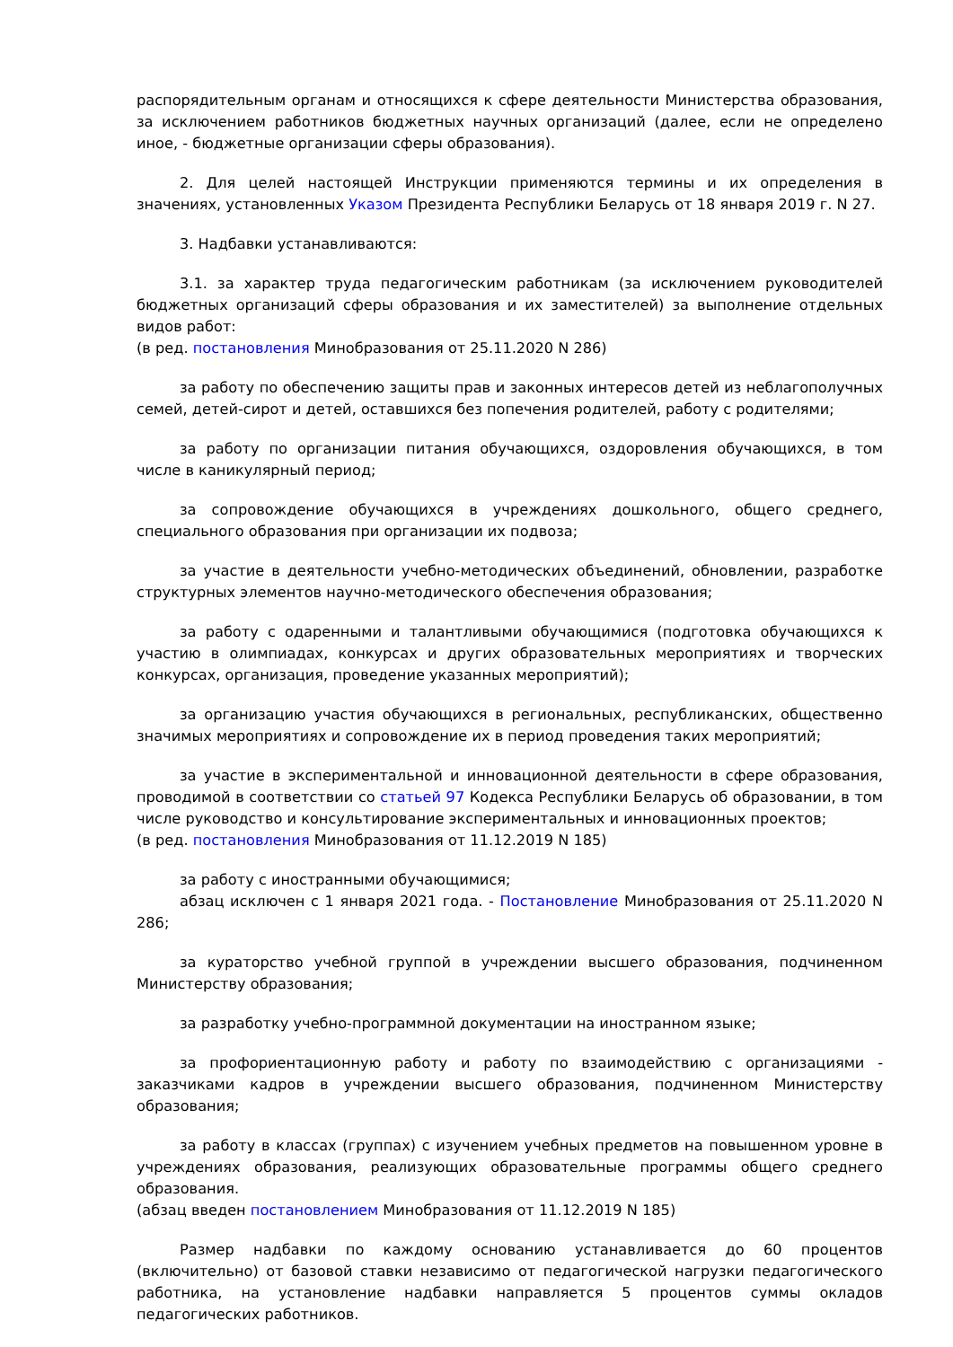распорядительным органам и относящихся к сфере деятельности Министерства образования, за исключением работников бюджетных научных организаций (далее, если не определено иное, - бюджетные организации сферы образования).
2. Для целей настоящей Инструкции применяются термины и их определения в значениях, установленных Указом Президента Республики Беларусь от 18 января 2019 г. N 27.
3. Надбавки устанавливаются:
3.1. за характер труда педагогическим работникам (за исключением руководителей бюджетных организаций сферы образования и их заместителей) за выполнение отдельных видов работ:
(в ред. постановления Минобразования от 25.11.2020 N 286)
за работу по обеспечению защиты прав и законных интересов детей из неблагополучных семей, детей-сирот и детей, оставшихся без попечения родителей, работу с родителями;
за работу по организации питания обучающихся, оздоровления обучающихся, в том числе в каникулярный период;
за сопровождение обучающихся в учреждениях дошкольного, общего среднего, специального образования при организации их подвоза;
за участие в деятельности учебно-методических объединений, обновлении, разработке структурных элементов научно-методического обеспечения образования;
за работу с одаренными и талантливыми обучающимися (подготовка обучающихся к участию в олимпиадах, конкурсах и других образовательных мероприятиях и творческих конкурсах, организация, проведение указанных мероприятий);
за организацию участия обучающихся в региональных, республиканских, общественно значимых мероприятиях и сопровождение их в период проведения таких мероприятий;
за участие в экспериментальной и инновационной деятельности в сфере образования, проводимой в соответствии со статьей 97 Кодекса Республики Беларусь об образовании, в том числе руководство и консультирование экспериментальных и инновационных проектов;
(в ред. постановления Минобразования от 11.12.2019 N 185)
за работу с иностранными обучающимися;
абзац исключен с 1 января 2021 года. - Постановление Минобразования от 25.11.2020 N 286;
за кураторство учебной группой в учреждении высшего образования, подчиненном Министерству образования;
за разработку учебно-программной документации на иностранном языке;
за профориентационную работу и работу по взаимодействию с организациями - заказчиками кадров в учреждении высшего образования, подчиненном Министерству образования;
за работу в классах (группах) с изучением учебных предметов на повышенном уровне в учреждениях образования, реализующих образовательные программы общего среднего образования.
(абзац введен постановлением Минобразования от 11.12.2019 N 185)
Размер надбавки по каждому основанию устанавливается до 60 процентов (включительно) от базовой ставки независимо от педагогической нагрузки педагогического работника, на установление надбавки направляется 5 процентов суммы окладов педагогических работников.